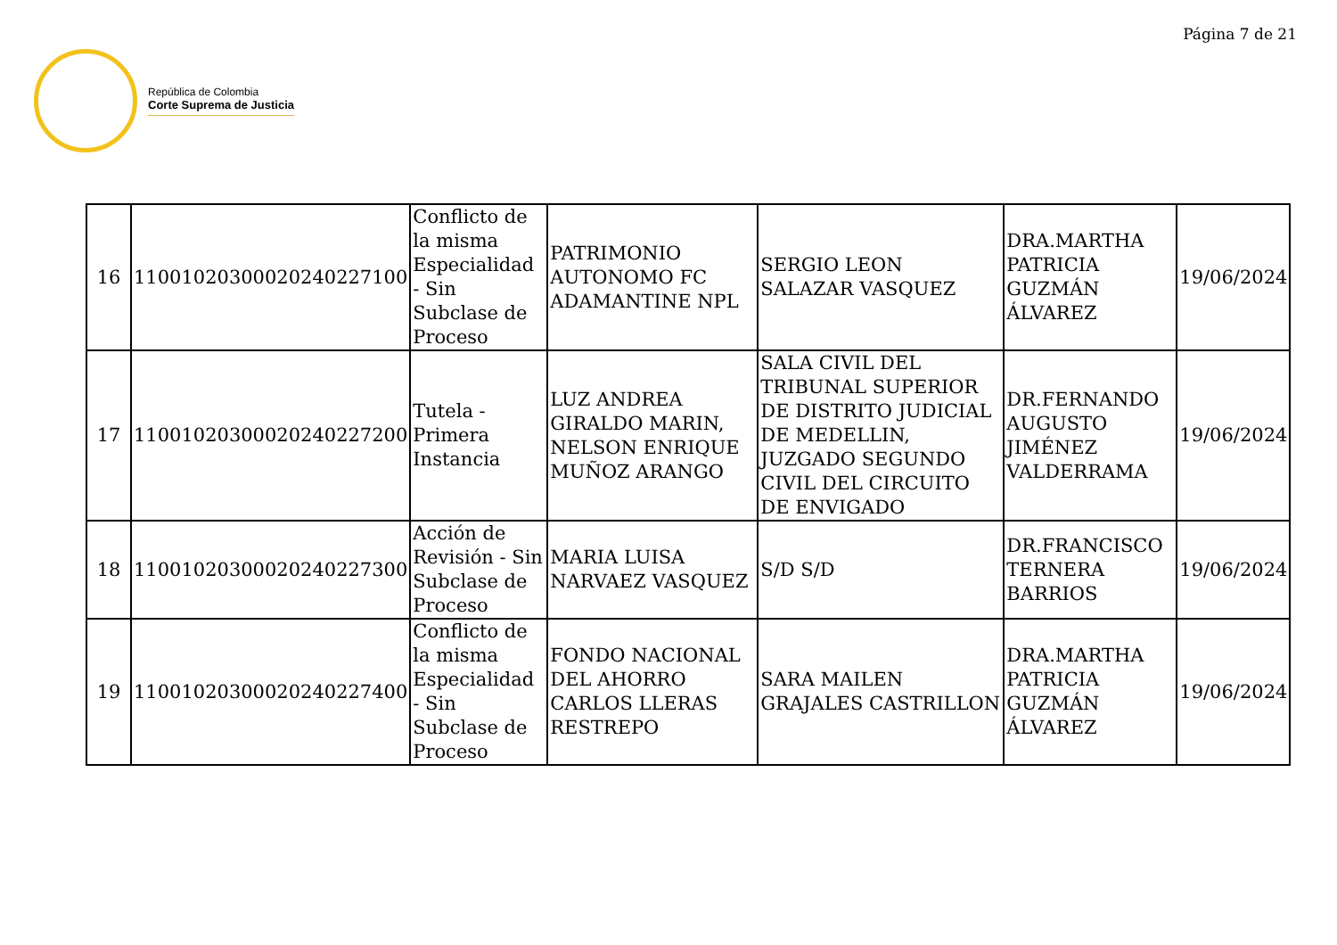Página 7 de 21
República de Colombia
Corte Suprema de Justicia
| 16 | 11001020300020240227100 | Conflicto de la misma Especialidad - Sin Subclase de Proceso | PATRIMONIO AUTONOMO FC ADAMANTINE NPL | SERGIO LEON SALAZAR VASQUEZ | DRA.MARTHA PATRICIA GUZMÁN ÁLVAREZ | 19/06/2024 |
| 17 | 11001020300020240227200 | Tutela - Primera Instancia | LUZ ANDREA GIRALDO MARIN, NELSON ENRIQUE MUÑOZ ARANGO | SALA CIVIL DEL TRIBUNAL SUPERIOR DE DISTRITO JUDICIAL DE MEDELLIN, JUZGADO SEGUNDO CIVIL DEL CIRCUITO DE ENVIGADO | DR.FERNANDO AUGUSTO JIMÉNEZ VALDERRAMA | 19/06/2024 |
| 18 | 11001020300020240227300 | Acción de Revisión - Sin Subclase de Proceso | MARIA LUISA NARVAEZ VASQUEZ | S/D S/D | DR.FRANCISCO TERNERA BARRIOS | 19/06/2024 |
| 19 | 11001020300020240227400 | Conflicto de la misma Especialidad - Sin Subclase de Proceso | FONDO NACIONAL DEL AHORRO CARLOS LLERAS RESTREPO | SARA MAILEN GRAJALES CASTRILLON | DRA.MARTHA PATRICIA GUZMÁN ÁLVAREZ | 19/06/2024 |